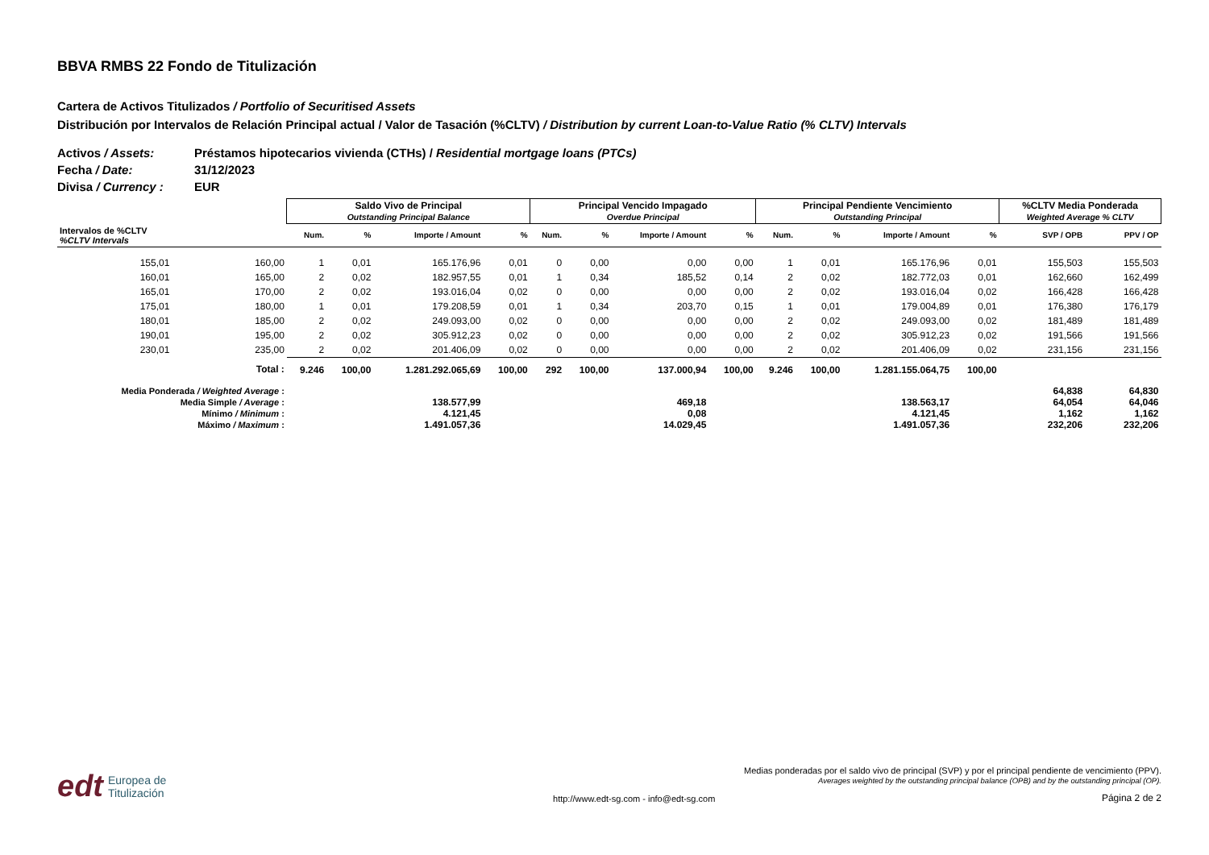BBVA RMBS 22 Fondo de Titulización
Cartera de Activos Titulizados / Portfolio of Securitised Assets
Distribución por Intervalos de Relación Principal actual / Valor de Tasación (%CLTV) / Distribution by current Loan-to-Value Ratio (% CLTV) Intervals
Activos / Assets: Préstamos hipotecarios vivienda (CTHs) / Residential mortgage loans (PTCs)
Fecha / Date: 31/12/2023
Divisa / Currency : EUR
| | | Saldo Vivo de Principal Outstanding Principal Balance | | | | Principal Vencido Impagado Overdue Principal | | | | Principal Pendiente Vencimiento Outstanding Principal | | | | %CLTV Media Ponderada Weighted Average % CLTV | |
| --- | --- | --- | --- | --- | --- | --- | --- | --- | --- | --- | --- | --- | --- | --- | --- |
| Intervalos de %CLTV %CLTV Intervals | | Num. | % | Importe / Amount | % | Num. | % | Importe / Amount | % | Num. | % | Importe / Amount | % | SVP / OPB | PPV / OP |
| 155,01 | 160,00 | 1 | 0,01 | 165.176,96 | 0,01 | 0 | 0,00 | 0,00 | 0,00 | 1 | 0,01 | 165.176,96 | 0,01 | 155,503 | 155,503 |
| 160,01 | 165,00 | 2 | 0,02 | 182.957,55 | 0,01 | 1 | 0,34 | 185,52 | 0,14 | 2 | 0,02 | 182.772,03 | 0,01 | 162,660 | 162,499 |
| 165,01 | 170,00 | 2 | 0,02 | 193.016,04 | 0,02 | 0 | 0,00 | 0,00 | 0,00 | 2 | 0,02 | 193.016,04 | 0,02 | 166,428 | 166,428 |
| 175,01 | 180,00 | 1 | 0,01 | 179.208,59 | 0,01 | 1 | 0,34 | 203,70 | 0,15 | 1 | 0,01 | 179.004,89 | 0,01 | 176,380 | 176,179 |
| 180,01 | 185,00 | 2 | 0,02 | 249.093,00 | 0,02 | 0 | 0,00 | 0,00 | 0,00 | 2 | 0,02 | 249.093,00 | 0,02 | 181,489 | 181,489 |
| 190,01 | 195,00 | 2 | 0,02 | 305.912,23 | 0,02 | 0 | 0,00 | 0,00 | 0,00 | 2 | 0,02 | 305.912,23 | 0,02 | 191,566 | 191,566 |
| 230,01 | 235,00 | 2 | 0,02 | 201.406,09 | 0,02 | 0 | 0,00 | 0,00 | 0,00 | 2 | 0,02 | 201.406,09 | 0,02 | 231,156 | 231,156 |
| Total : | | 9.246 | 100,00 | 1.281.292.065,69 | 100,00 | 292 | 100,00 | 137.000,94 | 100,00 | 9.246 | 100,00 | 1.281.155.064,75 | 100,00 | | |
| Media Ponderada / Weighted Average : | | | | | | | | | | | | | | 64,838 | 64,830 |
| Media Simple / Average : | | | | 138.577,99 | | | | 469,18 | | | | 138.563,17 | | 64,054 | 64,046 |
| Mínimo / Minimum : | | | | 4.121,45 | | | | 0,08 | | | | 4.121,45 | | 1,162 | 1,162 |
| Máximo / Maximum : | | | | 1.491.057,36 | | | | 14.029,45 | | | | 1.491.057,36 | | 232,206 | 232,206 |
Medias ponderadas por el saldo vivo de principal (SVP) y por el principal pendiente de vencimiento (PPV).
Averages weighted by the outstanding principal balance (OPB) and by the outstanding principal (OP).
edt Europea de
Titulización
http://www.edt-sg.com - info@edt-sg.com
Página 2 de 2